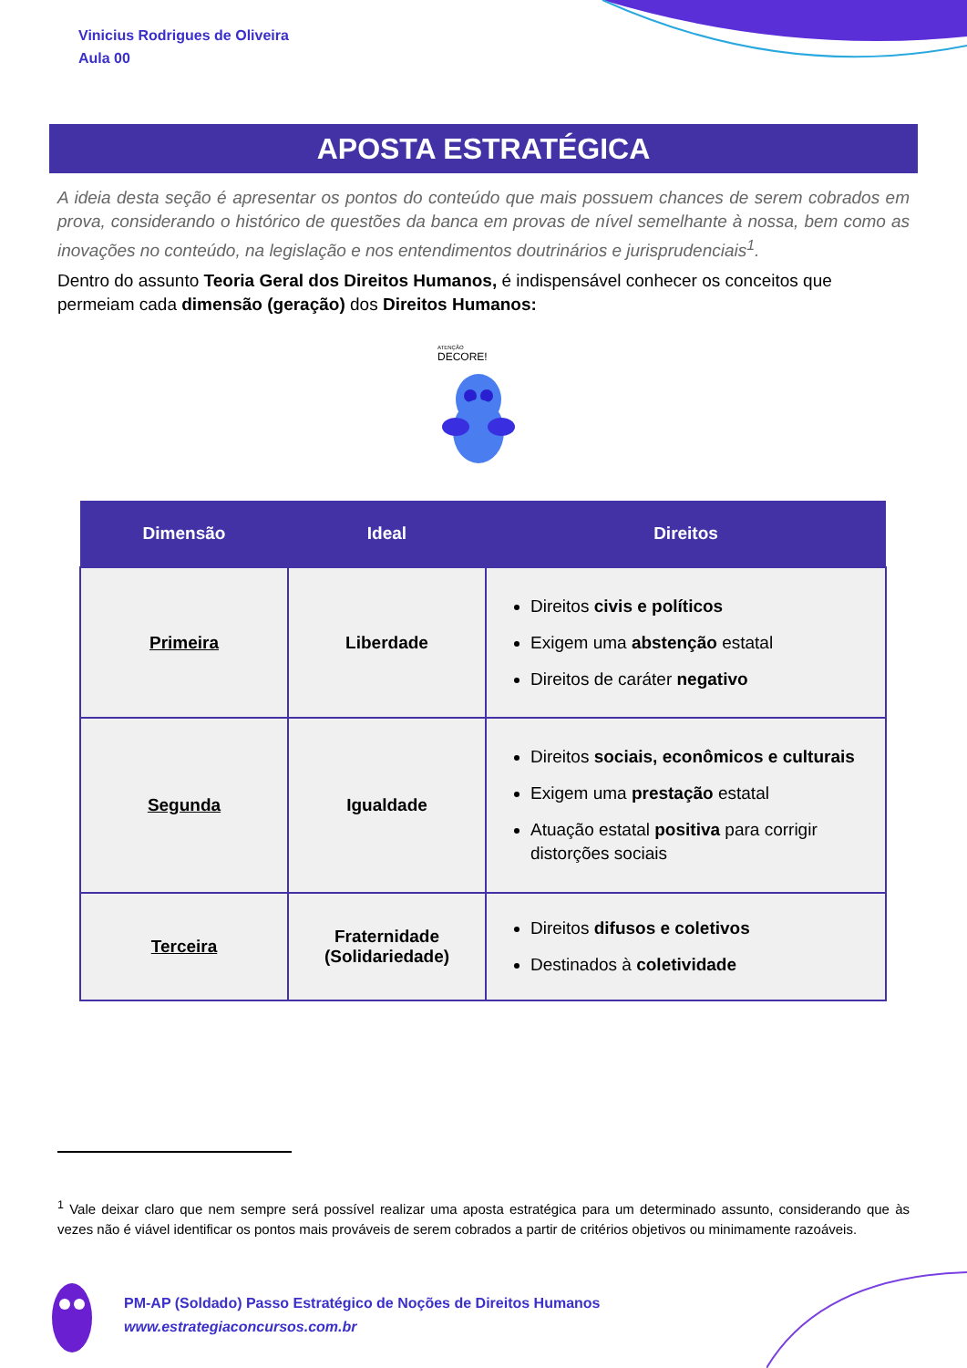Vinicius Rodrigues de Oliveira
Aula 00
APOSTA ESTRATÉGICA
A ideia desta seção é apresentar os pontos do conteúdo que mais possuem chances de serem cobrados em prova, considerando o histórico de questões da banca em provas de nível semelhante à nossa, bem como as inovações no conteúdo, na legislação e nos entendimentos doutrinários e jurisprudenciais<sup>1</sup>.
Dentro do assunto Teoria Geral dos Direitos Humanos, é indispensável conhecer os conceitos que permeiam cada dimensão (geração) dos Direitos Humanos:
ATENÇÃO
DECORE!
| Dimensão | Ideal | Direitos |
| --- | --- | --- |
| Primeira | Liberdade | Direitos civis e políticos Exigem uma abstenção estatal Direitos de caráter negativo |
| Segunda | Igualdade | Direitos sociais, econômicos e culturais Exigem uma prestação estatal Atuação estatal positiva para corrigir distorções sociais |
| Terceira | Fraternidade (Solidariedade) | Direitos difusos e coletivos Destinados à coletividade |
<sup>1</sup> Vale deixar claro que nem sempre será possível realizar uma aposta estratégica para um determinado assunto, considerando que às vezes não é viável identificar os pontos mais prováveis de serem cobrados a partir de critérios objetivos ou minimamente razoáveis.
PM-AP (Soldado) Passo Estratégico de Noções de Direitos Humanos
www.estrategiaconcursos.com.br